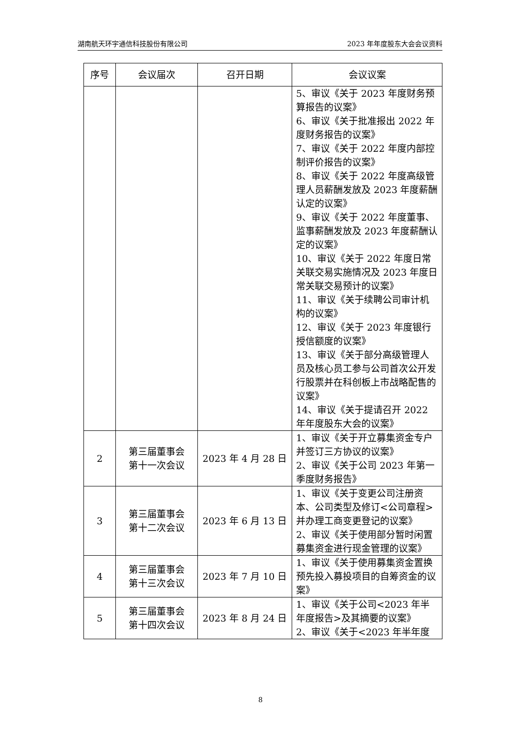湖南航天环宇通信科技股份有限公司 2023 年年度股东大会会议资料
| 序号 | 会议届次 | 召开日期 | 会议议案 |
| --- | --- | --- | --- |
| | | | 5、审议《关于 2023 年度财务预算报告的议案》 6、审议《关于批准报出 2022 年度财务报告的议案》 7、审议《关于 2022 年度内部控制评价报告的议案》 8、审议《关于 2022 年度高级管理人员薪酬发放及 2023 年度薪酬认定的议案》 9、审议《关于 2022 年度董事、监事薪酬发放及 2023 年度薪酬认定的议案》 10、审议《关于 2022 年度日常关联交易实施情况及 2023 年度日常关联交易预计的议案》 11、审议《关于续聘公司审计机构的议案》 12、审议《关于 2023 年度银行授信额度的议案》 13、审议《关于部分高级管理人员及核心员工参与公司首次公开发行股票并在科创板上市战略配售的议案》 14、审议《关于提请召开 2022 年年度股东大会的议案》 |
| 2 | 第三届董事会 第十一次会议 | 2023 年 4 月 28 日 | 1、审议《关于开立募集资金专户并签订三方协议的议案》 2、审议《关于公司 2023 年第一季度财务报告》 |
| 3 | 第三届董事会 第十二次会议 | 2023 年 6 月 13 日 | 1、审议《关于变更公司注册资本、公司类型及修订<公司章程>并办理工商变更登记的议案》 2、审议《关于使用部分暂时闲置募集资金进行现金管理的议案》 |
| 4 | 第三届董事会 第十三次会议 | 2023 年 7 月 10 日 | 1、审议《关于使用募集资金置换预先投入募投项目的自筹资金的议案》 |
| 5 | 第三届董事会 第十四次会议 | 2023 年 8 月 24 日 | 1、审议《关于公司<2023 年半年度报告>及其摘要的议案》 2、审议《关于<2023 年半年度 |
8